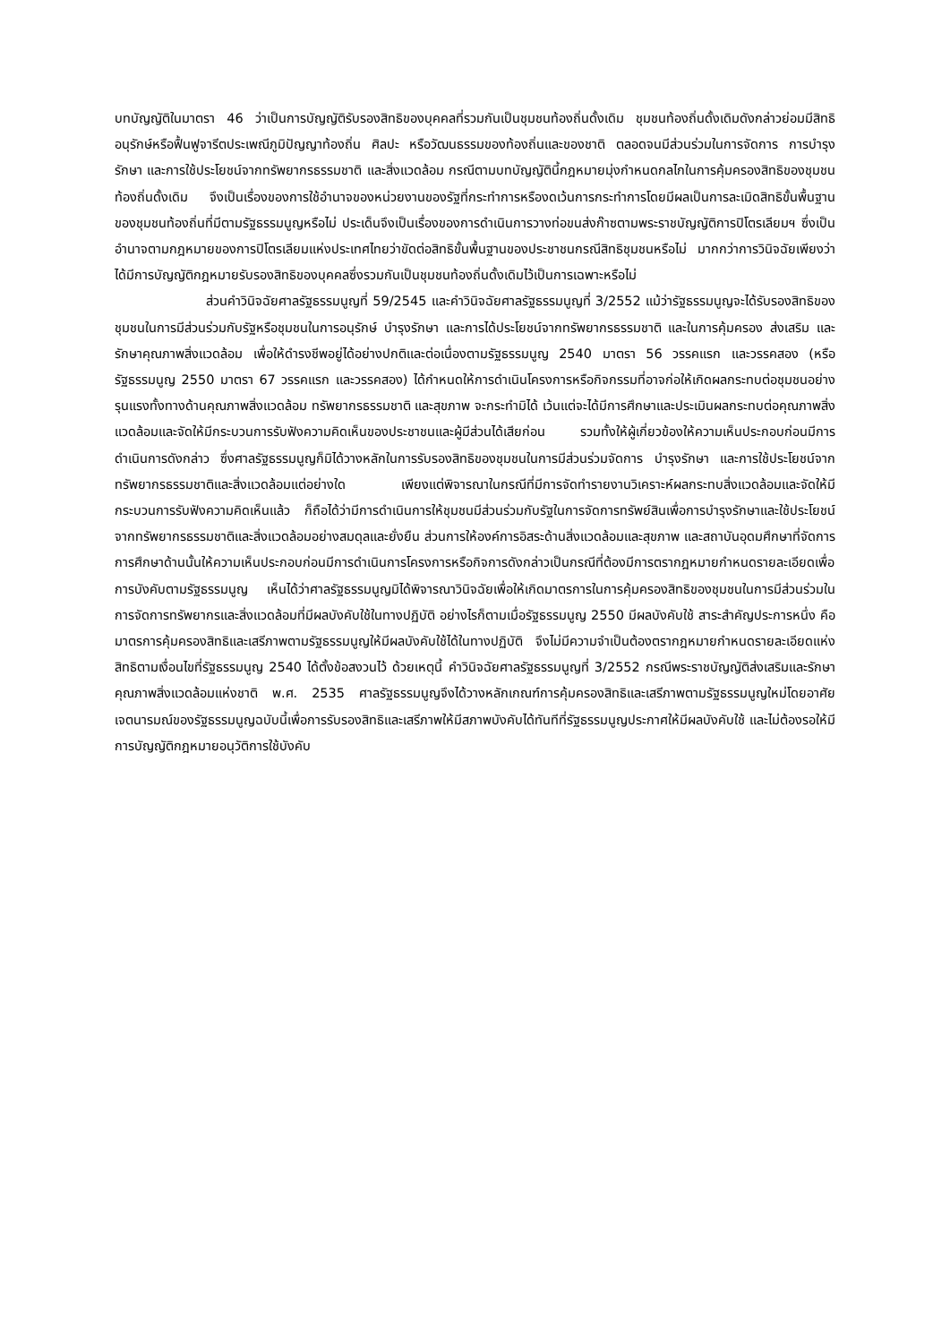บทบัญญัติในมาตรา 46 ว่าเป็นการบัญญัติรับรองสิทธิของบุคคลที่รวมกันเป็นชุมชนท้องถิ่นดั้งเดิม ชุมชนท้องถิ่นดั้งเดิมดังกล่าวย่อมมีสิทธิอนุรักษ์หรือฟื้นฟูจารีตประเพณีภูมิปัญญาท้องถิ่น ศิลปะ หรือวัฒนธรรมของท้องถิ่นและของชาติ ตลอดจนมีส่วนร่วมในการจัดการ การบำรุงรักษา และการใช้ประโยชน์จากทรัพยากรธรรมชาติ และสิ่งแวดล้อม กรณีตามบทบัญญัตินี้กฎหมายมุ่งกำหนดกลไกในการคุ้มครองสิทธิของชุมชนท้องถิ่นดั้งเดิม จึงเป็นเรื่องของการใช้อำนาจของหน่วยงานของรัฐที่กระทำการหรืองดเว้นการกระทำการโดยมีผลเป็นการละเมิดสิทธิขั้นพื้นฐานของชุมชนท้องถิ่นที่มีตามรัฐธรรมนูญหรือไม่ ประเด็นจึงเป็นเรื่องของการดำเนินการวางท่อขนส่งก๊าซตามพระราชบัญญัติการปิโตรเลียมฯ ซึ่งเป็นอำนาจตามกฎหมายของการปิโตรเลียมแห่งประเทศไทยว่าขัดต่อสิทธิขั้นพื้นฐานของประชาชนกรณีสิทธิชุมชนหรือไม่ มากกว่าการวินิจฉัยเพียงว่าได้มีการบัญญัติกฎหมายรับรองสิทธิของบุคคลซึ่งรวมกันเป็นชุมชนท้องถิ่นดั้งเดิมไว้เป็นการเฉพาะหรือไม่
ส่วนคำวินิจฉัยศาลรัฐธรรมนูญที่ 59/2545 และคำวินิจฉัยศาลรัฐธรรมนูญที่ 3/2552 แม้ว่ารัฐธรรมนูญจะได้รับรองสิทธิของชุมชนในการมีส่วนร่วมกับรัฐหรือชุมชนในการอนุรักษ์ บำรุงรักษา และการได้ประโยชน์จากทรัพยากรธรรมชาติ และในการคุ้มครอง ส่งเสริม และรักษาคุณภาพสิ่งแวดล้อม เพื่อให้ดำรงชีพอยู่ได้อย่างปกติและต่อเนื่องตามรัฐธรรมนูญ 2540 มาตรา 56 วรรคแรก และวรรคสอง (หรือรัฐธรรมนูญ 2550 มาตรา 67 วรรคแรก และวรรคสอง) ได้กำหนดให้การดำเนินโครงการหรือกิจกรรมที่อาจก่อให้เกิดผลกระทบต่อชุมชนอย่างรุนแรงทั้งทางด้านคุณภาพสิ่งแวดล้อม ทรัพยากรธรรมชาติ และสุขภาพ จะกระทำมิได้ เว้นแต่จะได้มีการศึกษาและประเมินผลกระทบต่อคุณภาพสิ่งแวดล้อมและจัดให้มีกระบวนการรับฟังความคิดเห็นของประชาชนและผู้มีส่วนได้เสียก่อน รวมทั้งให้ผู้เกี่ยวข้องให้ความเห็นประกอบก่อนมีการดำเนินการดังกล่าว ซึ่งศาลรัฐธรรมนูญก็มิได้วางหลักในการรับรองสิทธิของชุมชนในการมีส่วนร่วมจัดการ บำรุงรักษา และการใช้ประโยชน์จากทรัพยากรธรรมชาติและสิ่งแวดล้อมแต่อย่างใด เพียงแต่พิจารณาในกรณีที่มีการจัดทำรายงานวิเคราะห์ผลกระทบสิ่งแวดล้อมและจัดให้มีกระบวนการรับฟังความคิดเห็นแล้ว ก็ถือได้ว่ามีการดำเนินการให้ชุมชนมีส่วนร่วมกับรัฐในการจัดการทรัพย์สินเพื่อการบำรุงรักษาและใช้ประโยชน์จากทรัพยากรธรรมชาติและสิ่งแวดล้อมอย่างสมดุลและยั่งยืน ส่วนการให้องค์การอิสระด้านสิ่งแวดล้อมและสุขภาพ และสถาบันอุดมศึกษาที่จัดการการศึกษาด้านนั้นให้ความเห็นประกอบก่อนมีการดำเนินการโครงการหรือกิจการดังกล่าวเป็นกรณีที่ต้องมีการตรากฎหมายกำหนดรายละเอียดเพื่อการบังคับตามรัฐธรรมนูญ เห็นได้ว่าศาลรัฐธรรมนูญมิได้พิจารณาวินิจฉัยเพื่อให้เกิดมาตรการในการคุ้มครองสิทธิของชุมชนในการมีส่วนร่วมในการจัดการทรัพยากรและสิ่งแวดล้อมที่มีผลบังคับใช้ในทางปฏิบัติ อย่างไรก็ตามเมื่อรัฐธรรมนูญ 2550 มีผลบังคับใช้ สาระสำคัญประการหนึ่ง คือ มาตรการคุ้มครองสิทธิและเสรีภาพตามรัฐธรรมนูญให้มีผลบังคับใช้ได้ในทางปฏิบัติ จึงไม่มีความจำเป็นต้องตรากฎหมายกำหนดรายละเอียดแห่งสิทธิตามเงื่อนไขที่รัฐธรรมนูญ 2540 ได้ตั้งข้อสงวนไว้ ด้วยเหตุนี้ คำวินิจฉัยศาลรัฐธรรมนูญที่ 3/2552 กรณีพระราชบัญญัติส่งเสริมและรักษาคุณภาพสิ่งแวดล้อมแห่งชาติ พ.ศ. 2535 ศาลรัฐธรรมนูญจึงได้วางหลักเกณฑ์การคุ้มครองสิทธิและเสรีภาพตามรัฐธรรมนูญใหม่โดยอาศัยเจตนารมณ์ของรัฐธรรมนูญฉบับนี้เพื่อการรับรองสิทธิและเสรีภาพให้มีสภาพบังคับได้ทันทีที่รัฐธรรมนูญประกาศให้มีผลบังคับใช้ และไม่ต้องรอให้มีการบัญญัติกฎหมายอนุวัติการใช้บังคับ